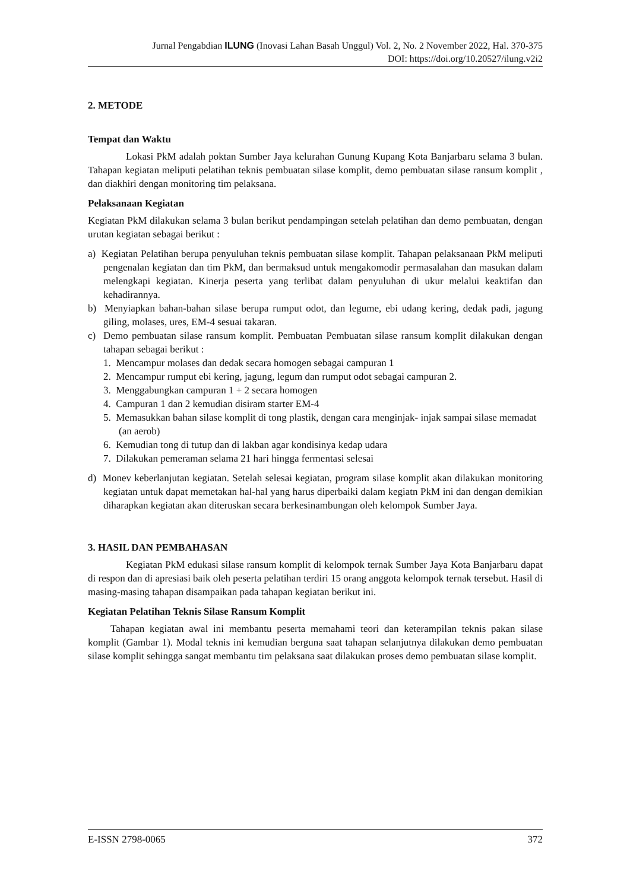Jurnal Pengabdian ILUNG (Inovasi Lahan Basah Unggul) Vol. 2, No. 2 November 2022, Hal. 370-375
DOI: https://doi.org/10.20527/ilung.v2i2
2. METODE
Tempat dan Waktu
Lokasi PkM adalah poktan Sumber Jaya kelurahan Gunung Kupang Kota Banjarbaru selama 3 bulan. Tahapan kegiatan meliputi pelatihan teknis pembuatan silase komplit, demo pembuatan silase ransum komplit , dan diakhiri dengan monitoring tim pelaksana.
Pelaksanaan Kegiatan
Kegiatan PkM dilakukan selama 3 bulan berikut pendampingan setelah pelatihan dan demo pembuatan, dengan urutan kegiatan sebagai berikut :
a) Kegiatan Pelatihan berupa penyuluhan teknis pembuatan silase komplit. Tahapan pelaksanaan PkM meliputi pengenalan kegiatan dan tim PkM, dan bermaksud untuk mengakomodir permasalahan dan masukan dalam melengkapi kegiatan. Kinerja peserta yang terlibat dalam penyuluhan di ukur melalui keaktifan dan kehadirannya.
b) Menyiapkan bahan-bahan silase berupa rumput odot, dan legume, ebi udang kering, dedak padi, jagung giling, molases, ures, EM-4 sesuai takaran.
c) Demo pembuatan silase ransum komplit. Pembuatan Pembuatan silase ransum komplit dilakukan dengan tahapan sebagai berikut :
1. Mencampur molases dan dedak secara homogen sebagai campuran 1
2. Mencampur rumput ebi kering, jagung, legum dan rumput odot sebagai campuran 2.
3. Menggabungkan campuran 1 + 2 secara homogen
4. Campuran 1 dan 2 kemudian disiram starter EM-4
5. Memasukkan bahan silase komplit di tong plastik, dengan cara menginjak- injak sampai silase memadat (an aerob)
6. Kemudian tong di tutup dan di lakban agar kondisinya kedap udara
7. Dilakukan pemeraman selama 21 hari hingga fermentasi selesai
d) Monev keberlanjutan kegiatan. Setelah selesai kegiatan, program silase komplit akan dilakukan monitoring kegiatan untuk dapat memetakan hal-hal yang harus diperbaiki dalam kegiatn PkM ini dan dengan demikian diharapkan kegiatan akan diteruskan secara berkesinambungan oleh kelompok Sumber Jaya.
3. HASIL DAN PEMBAHASAN
Kegiatan PkM edukasi silase ransum komplit di kelompok ternak Sumber Jaya Kota Banjarbaru dapat di respon dan di apresiasi baik oleh peserta pelatihan terdiri 15 orang anggota kelompok ternak tersebut. Hasil di masing-masing tahapan disampaikan pada tahapan kegiatan berikut ini.
Kegiatan Pelatihan Teknis Silase Ransum Komplit
Tahapan kegiatan awal ini membantu peserta memahami teori dan keterampilan teknis pakan silase komplit (Gambar 1). Modal teknis ini kemudian berguna saat tahapan selanjutnya dilakukan demo pembuatan silase komplit sehingga sangat membantu tim pelaksana saat dilakukan proses demo pembuatan silase komplit.
E-ISSN 2798-0065 372